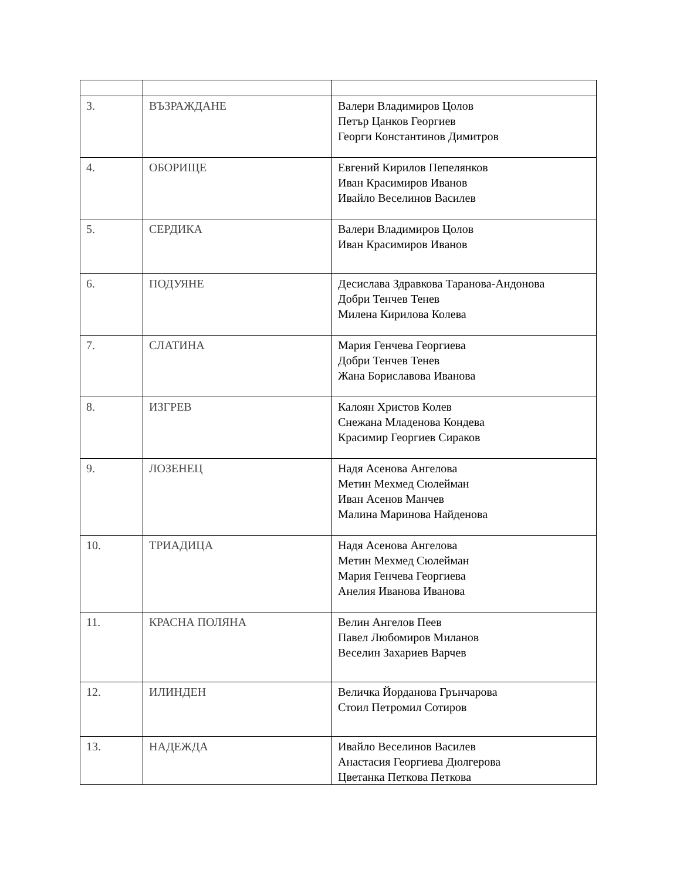| 3. | ВЪЗРАЖДАНЕ | Валери Владимиров Цолов Петър Цанков Георгиев Георги Константинов Димитров |
| 4. | ОБОРИЩЕ | Евгений Кирилов Пепелянков Иван Красимиров Иванов Ивайло Веселинов Василев |
| 5. | СЕРДИКА | Валери Владимиров Цолов Иван Красимиров Иванов |
| 6. | ПОДУЯНЕ | Десислава Здравкова Таранова-Андонова Добри Тенчев Тенев Милена Кирилова Колева |
| 7. | СЛАТИНА | Мария Генчева Георгиева Добри Тенчев Тенев Жана Бориславова Иванова |
| 8. | ИЗГРЕВ | Калоян Христов Колев Снежана Младенова Кондева Красимир Георгиев Сираков |
| 9. | ЛОЗЕНЕЦ | Надя Асенова Ангелова Метин Мехмед Сюлейман Иван Асенов Манчев Малина Маринова Найденова |
| 10. | ТРИАДИЦА | Надя Асенова Ангелова Метин Мехмед Сюлейман Мария Генчева Георгиева Анелия Иванова Иванова |
| 11. | КРАСНА ПОЛЯНА | Велин Ангелов Пеев Павел Любомиров Миланов Веселин Захариев Варчев |
| 12. | ИЛИНДЕН | Величка Йорданова Грънчарова Стоил Петромил Сотиров |
| 13. | НАДЕЖДА | Ивайло Веселинов Василев Анастасия Георгиева Дюлгерова Цветанка Петкова Петкова |